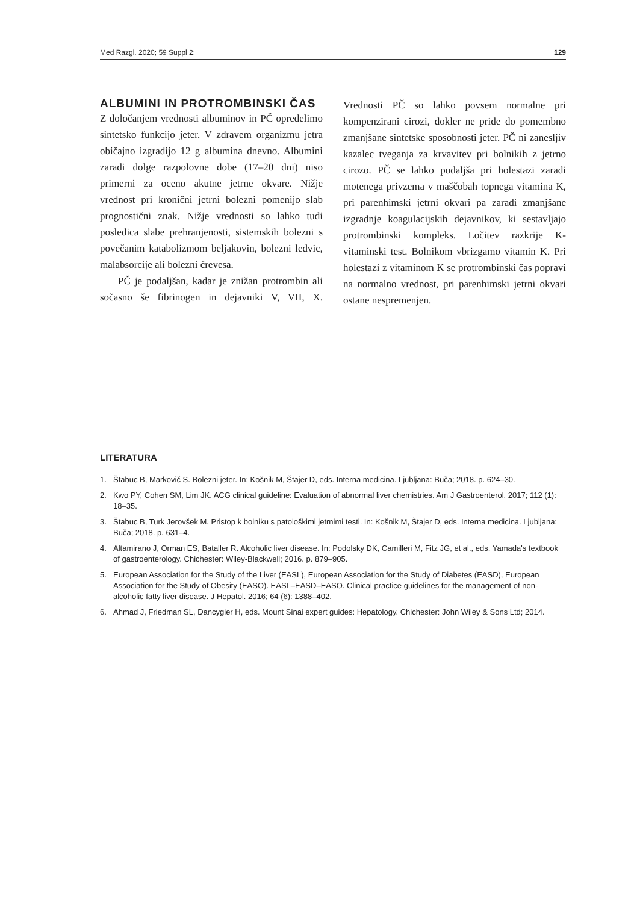Med Razgl. 2020; 59 Suppl 2: 129
ALBUMINI IN PROTROMBINSKI ČAS
Z določanjem vrednosti albuminov in PČ opredelimo sintetsko funkcijo jeter. V zdravem organizmu jetra običajno izgradijo 12 g albumina dnevno. Albumini zaradi dolge razpolovne dobe (17–20 dni) niso primerni za oceno akutne jetrne okvare. Nižje vrednost pri kronični jetrni bolezni pomenijo slab prognostični znak. Nižje vrednosti so lahko tudi posledica slabe prehranjenosti, sistemskih bolezni s povečanim katabolizmom beljakovin, bolezni ledvic, malabsorcije ali bolezni črevesa.
PČ je podaljšan, kadar je znižan protrombin ali sočasno še fibrinogen in dejavniki V, VII, X. Vrednosti PČ so lahko povsem normalne pri kompenzirani cirozi, dokler ne pride do pomembno zmanjšane sintetske sposobnosti jeter. PČ ni zanesljiv kazalec tveganja za krvavitev pri bolnikih z jetrno cirozo. PČ se lahko podaljša pri holestazi zaradi motenega privzema v maščobah topnega vitamina K, pri parenhimski jetrni okvari pa zaradi zmanjšane izgradnje koagulacijskih dejavnikov, ki sestavljajo protrombinski kompleks. Ločitev razkrije K-vitaminski test. Bolnikom vbrizgamo vitamin K. Pri holestazi z vitaminom K se protrombinski čas popravi na normalno vrednost, pri parenhimski jetrni okvari ostane nespremenjen.
LITERATURA
1. Štabuc B, Markovič S. Bolezni jeter. In: Košnik M, Štajer D, eds. Interna medicina. Ljubljana: Buča; 2018. p. 624–30.
2. Kwo PY, Cohen SM, Lim JK. ACG clinical guideline: Evaluation of abnormal liver chemistries. Am J Gastroenterol. 2017; 112 (1): 18–35.
3. Štabuc B, Turk Jerovšek M. Pristop k bolniku s patološkimi jetrnimi testi. In: Košnik M, Štajer D, eds. Interna medicina. Ljubljana: Buča; 2018. p. 631–4.
4. Altamirano J, Orman ES, Bataller R. Alcoholic liver disease. In: Podolsky DK, Camilleri M, Fitz JG, et al., eds. Yamada's textbook of gastroenterology. Chichester: Wiley-Blackwell; 2016. p. 879–905.
5. European Association for the Study of the Liver (EASL), European Association for the Study of Diabetes (EASD), European Association for the Study of Obesity (EASO). EASL–EASD–EASO. Clinical practice guidelines for the management of non-alcoholic fatty liver disease. J Hepatol. 2016; 64 (6): 1388–402.
6. Ahmad J, Friedman SL, Dancygier H, eds. Mount Sinai expert guides: Hepatology. Chichester: John Wiley & Sons Ltd; 2014.